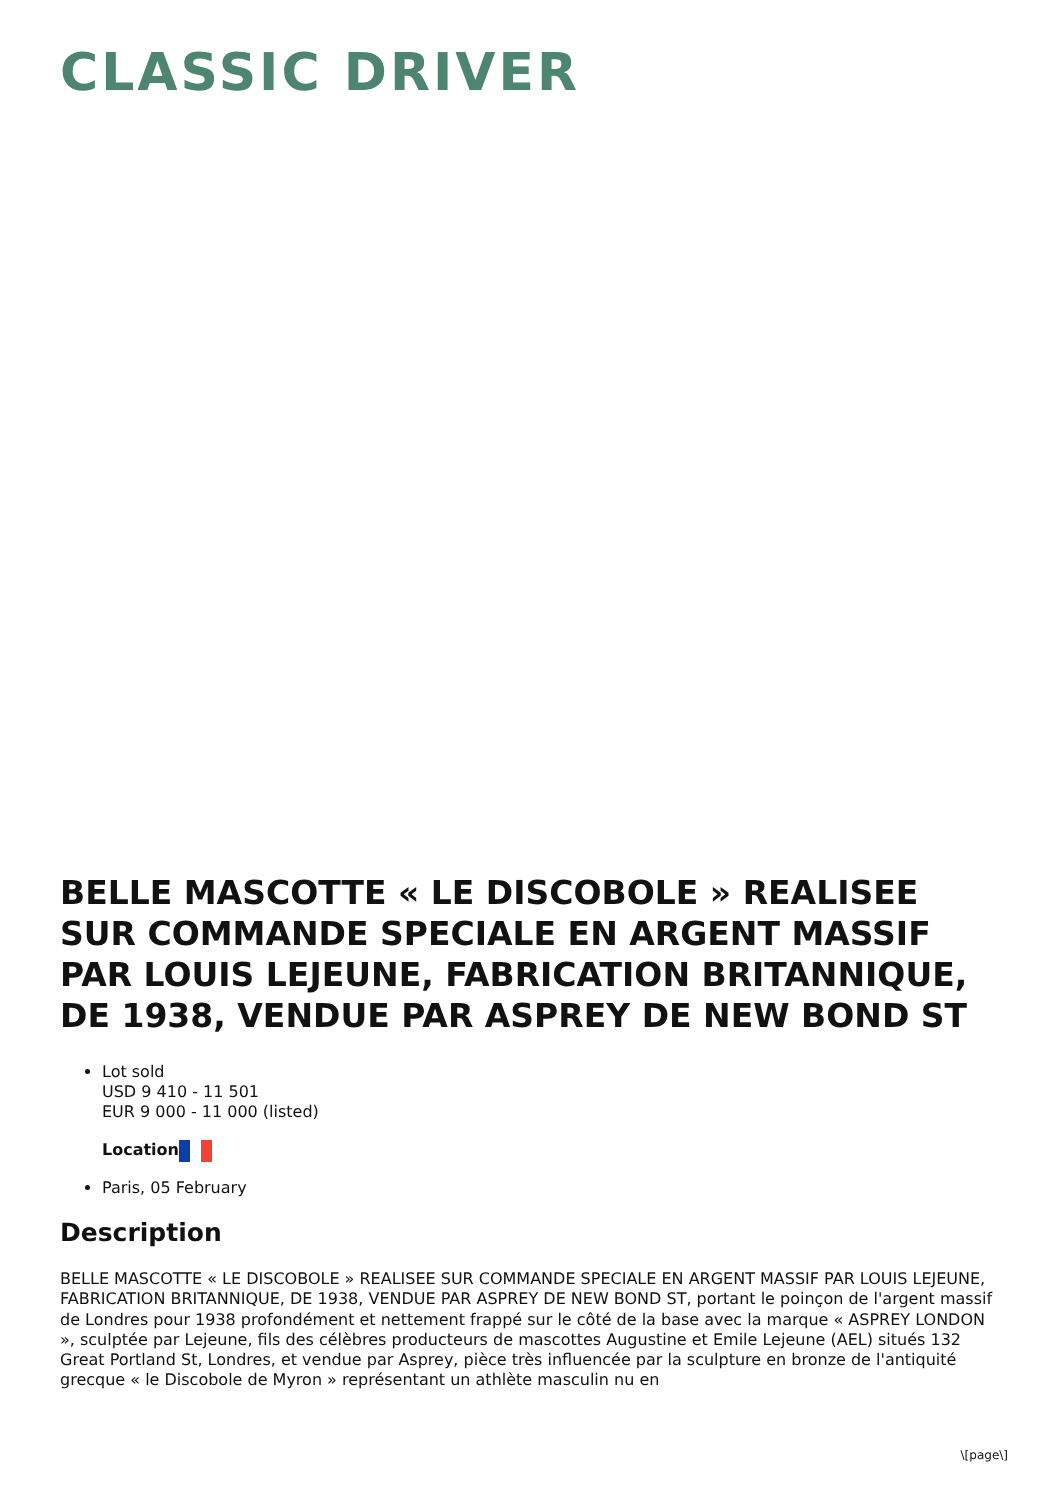CLASSIC DRIVER
BELLE MASCOTTE « LE DISCOBOLE » REALISEE SUR COMMANDE SPECIALE EN ARGENT MASSIF PAR LOUIS LEJEUNE, FABRICATION BRITANNIQUE, DE 1938, VENDUE PAR ASPREY DE NEW BOND ST
Lot sold
USD 9 410 - 11 501
EUR 9 000 - 11 000 (listed)
Location
Paris, 05 February
Description
BELLE MASCOTTE « LE DISCOBOLE » REALISEE SUR COMMANDE SPECIALE EN ARGENT MASSIF PAR LOUIS LEJEUNE, FABRICATION BRITANNIQUE, DE 1938, VENDUE PAR ASPREY DE NEW BOND ST, portant le poinçon de l'argent massif de Londres pour 1938 profondément et nettement frappé sur le côté de la base avec la marque « ASPREY LONDON », sculptée par Lejeune, fils des célèbres producteurs de mascottes Augustine et Emile Lejeune (AEL) situés 132 Great Portland St, Londres, et vendue par Asprey, pièce très influencée par la sculpture en bronze de l'antiquité grecque « le Discobole de Myron » représentant un athlète masculin nu en
\[page\]